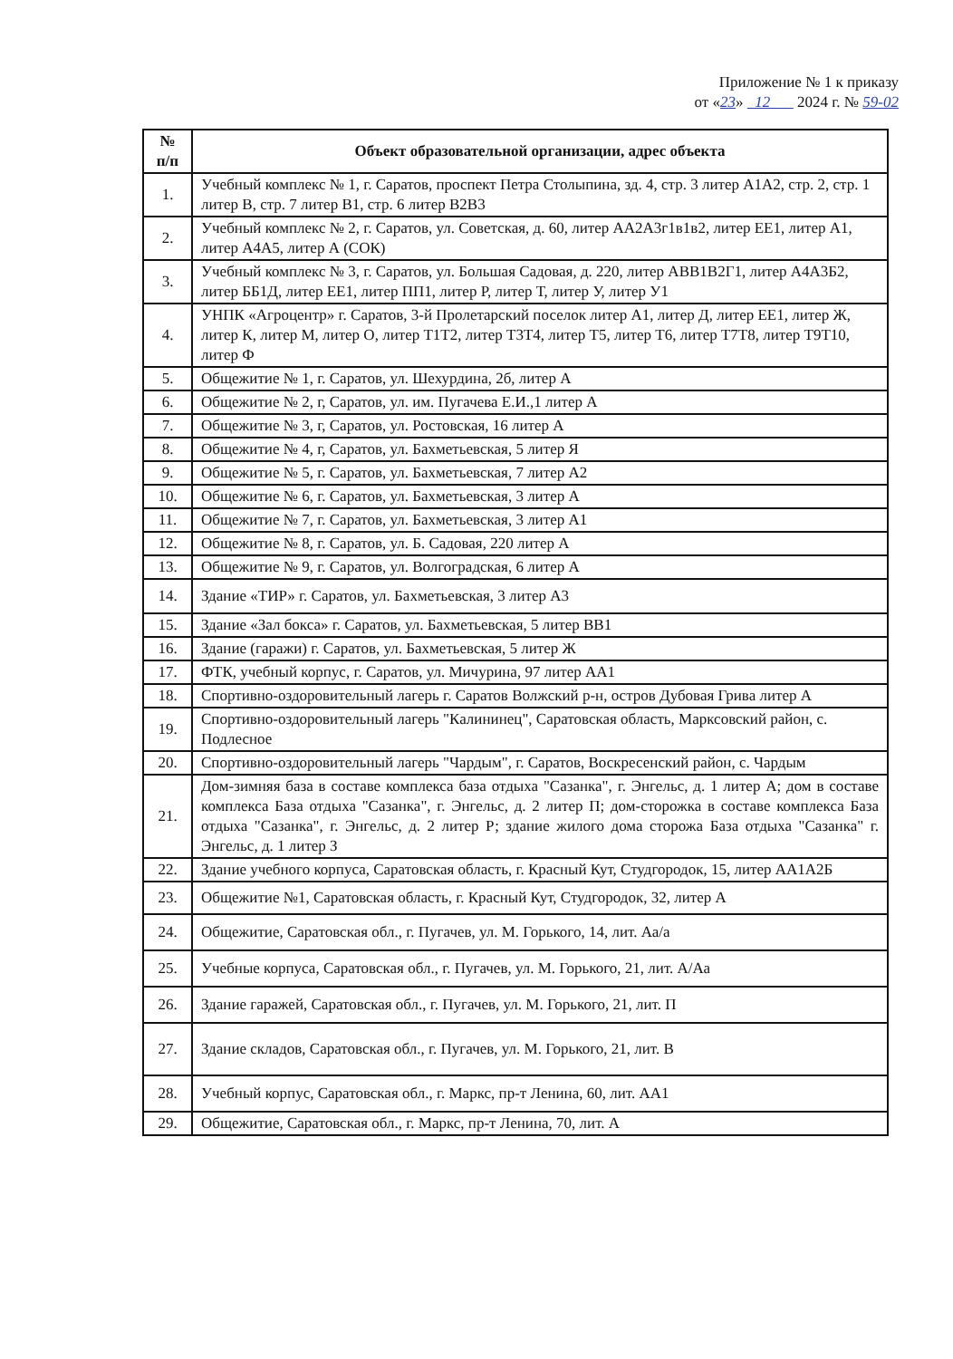Приложение № 1 к приказу
от «23» 12 2024 г. № 59-02
| № п/п | Объект образовательной организации, адрес объекта |
| --- | --- |
| 1. | Учебный комплекс № 1, г. Саратов, проспект Петра Столыпина, зд. 4, стр. 3 литер А1А2, стр. 2, стр. 1 литер В, стр. 7 литер В1, стр. 6 литер В2В3 |
| 2. | Учебный комплекс № 2, г. Саратов, ул. Советская, д. 60, литер АА2А3г1в1в2, литер ЕЕ1, литер А1, литер А4А5, литер А (СОК) |
| 3. | Учебный комплекс № 3, г. Саратов, ул. Большая Садовая, д. 220, литер АВВ1В2Г1, литер А4А3Б2, литер ББ1Д, литер ЕЕ1, литер ПП1, литер Р, литер Т, литер У, литер У1 |
| 4. | УНПК «Агроцентр» г. Саратов, 3-й Пролетарский поселок литер А1, литер Д, литер ЕЕ1, литер Ж, литер К, литер М, литер О, литер Т1Т2, литер Т3Т4, литер Т5, литер Т6, литер Т7Т8, литер Т9Т10, литер Ф |
| 5. | Общежитие № 1, г. Саратов, ул. Шехурдина, 2б, литер А |
| 6. | Общежитие № 2, г, Саратов, ул. им. Пугачева Е.И.,1 литер А |
| 7. | Общежитие № 3, г, Саратов, ул. Ростовская, 16 литер А |
| 8. | Общежитие № 4, г, Саратов, ул. Бахметьевская, 5 литер Я |
| 9. | Общежитие № 5, г. Саратов, ул. Бахметьевская, 7 литер А2 |
| 10. | Общежитие № 6, г. Саратов, ул. Бахметьевская, 3 литер А |
| 11. | Общежитие № 7, г. Саратов, ул. Бахметьевская, 3 литер А1 |
| 12. | Общежитие № 8, г. Саратов, ул. Б. Садовая, 220 литер А |
| 13. | Общежитие № 9, г. Саратов, ул. Волгоградская, 6 литер А |
| 14. | Здание «ТИР» г. Саратов, ул. Бахметьевская, 3 литер А3 |
| 15. | Здание «Зал бокса» г. Саратов, ул. Бахметьевская, 5 литер ВВ1 |
| 16. | Здание (гаражи) г. Саратов, ул. Бахметьевская, 5 литер Ж |
| 17. | ФТК, учебный корпус, г. Саратов, ул. Мичурина, 97 литер АА1 |
| 18. | Спортивно-оздоровительный лагерь г. Саратов Волжский р-н, остров Дубовая Грива литер А |
| 19. | Спортивно-оздоровительный лагерь "Калининец", Саратовская область, Марксовский район, с. Подлесное |
| 20. | Спортивно-оздоровительный лагерь "Чардым", г. Саратов, Воскресенский район, с. Чардым |
| 21. | Дом-зимняя база в составе комплекса база отдыха "Сазанка", г. Энгельс, д. 1 литер А; дом в составе комплекса База отдыха "Сазанка", г. Энгельс, д. 2 литер П; дом-сторожка в составе комплекса База отдыха "Сазанка", г. Энгельс, д. 2 литер Р; здание жилого дома сторожа База отдыха "Сазанка" г. Энгельс, д. 1 литер З |
| 22. | Здание учебного корпуса, Саратовская область, г. Красный Кут, Студгородок, 15, литер АА1А2Б |
| 23. | Общежитие №1, Саратовская область, г. Красный Кут, Студгородок, 32, литер А |
| 24. | Общежитие, Саратовская обл., г. Пугачев, ул. М. Горького, 14, лит. Аа/а |
| 25. | Учебные корпуса, Саратовская обл., г. Пугачев, ул. М. Горького, 21, лит. А/Аа |
| 26. | Здание гаражей, Саратовская обл., г. Пугачев, ул. М. Горького, 21, лит. П |
| 27. | Здание складов, Саратовская обл., г. Пугачев, ул. М. Горького, 21, лит. В |
| 28. | Учебный корпус, Саратовская обл., г. Маркс, пр-т Ленина, 60, лит. АА1 |
| 29. | Общежитие, Саратовская обл., г. Маркс, пр-т Ленина, 70, лит. А |